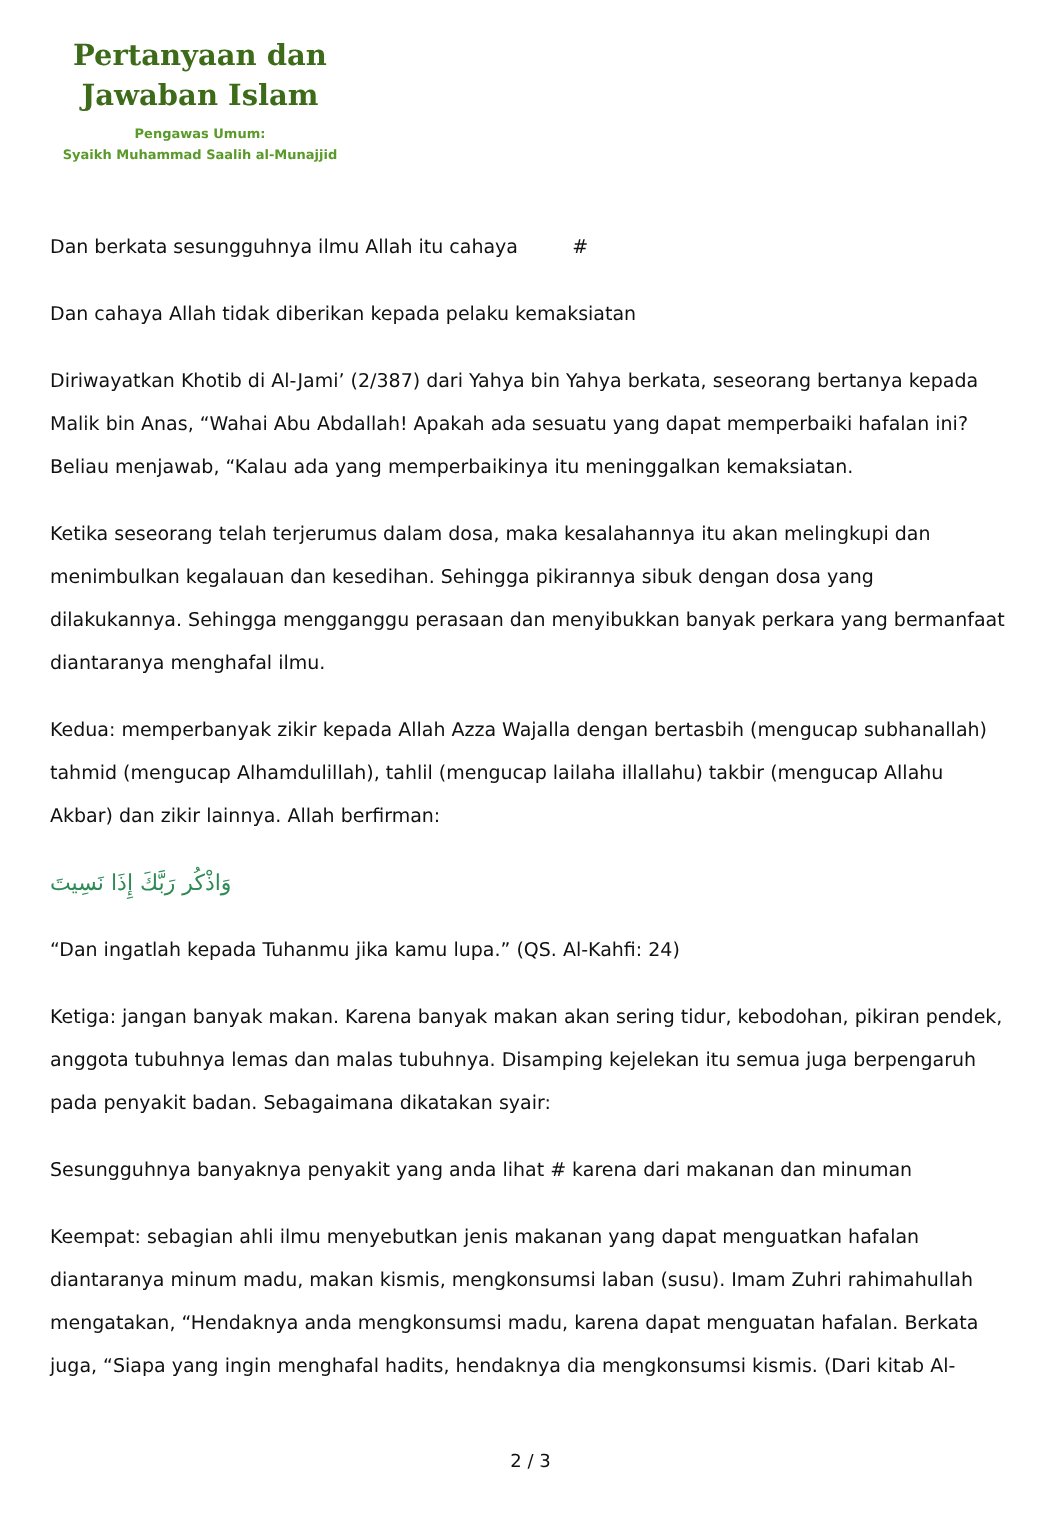Pertanyaan dan
Jawaban Islam
Pengawas Umum:
Syaikh Muhammad Saalih al-Munajjid
Dan berkata sesungguhnya ilmu Allah itu cahaya #
Dan cahaya Allah tidak diberikan kepada pelaku kemaksiatan
Diriwayatkan Khotib di Al-Jami’ (2/387) dari Yahya bin Yahya berkata, seseorang bertanya kepada Malik bin Anas, “Wahai Abu Abdallah! Apakah ada sesuatu yang dapat memperbaiki hafalan ini? Beliau menjawab, “Kalau ada yang memperbaikinya itu meninggalkan kemaksiatan.
Ketika seseorang telah terjerumus dalam dosa, maka kesalahannya itu akan melingkupi dan menimbulkan kegalauan dan kesedihan. Sehingga pikirannya sibuk dengan dosa yang dilakukannya. Sehingga mengganggu perasaan dan menyibukkan banyak perkara yang bermanfaat diantaranya menghafal ilmu.
Kedua: memperbanyak zikir kepada Allah Azza Wajalla dengan bertasbih (mengucap subhanallah) tahmid (mengucap Alhamdulillah), tahlil (mengucap lailaha illallahu) takbir (mengucap Allahu Akbar) dan zikir lainnya. Allah berfirman:
وَاذْكُر رَبَّكَ إِذَا نَسِيتَ
“Dan ingatlah kepada Tuhanmu jika kamu lupa.” (QS. Al-Kahfi: 24)
Ketiga: jangan banyak makan. Karena banyak makan akan sering tidur, kebodohan, pikiran pendek, anggota tubuhnya lemas dan malas tubuhnya. Disamping kejelekan itu semua juga berpengaruh pada penyakit badan. Sebagaimana dikatakan syair:
Sesungguhnya banyaknya penyakit yang anda lihat # karena dari makanan dan minuman
Keempat: sebagian ahli ilmu menyebutkan jenis makanan yang dapat menguatkan hafalan diantaranya minum madu, makan kismis, mengkonsumsi laban (susu). Imam Zuhri rahimahullah mengatakan, “Hendaknya anda mengkonsumsi madu, karena dapat menguatan hafalan. Berkata juga, “Siapa yang ingin menghafal hadits, hendaknya dia mengkonsumsi kismis. (Dari kitab Al-
2 / 3